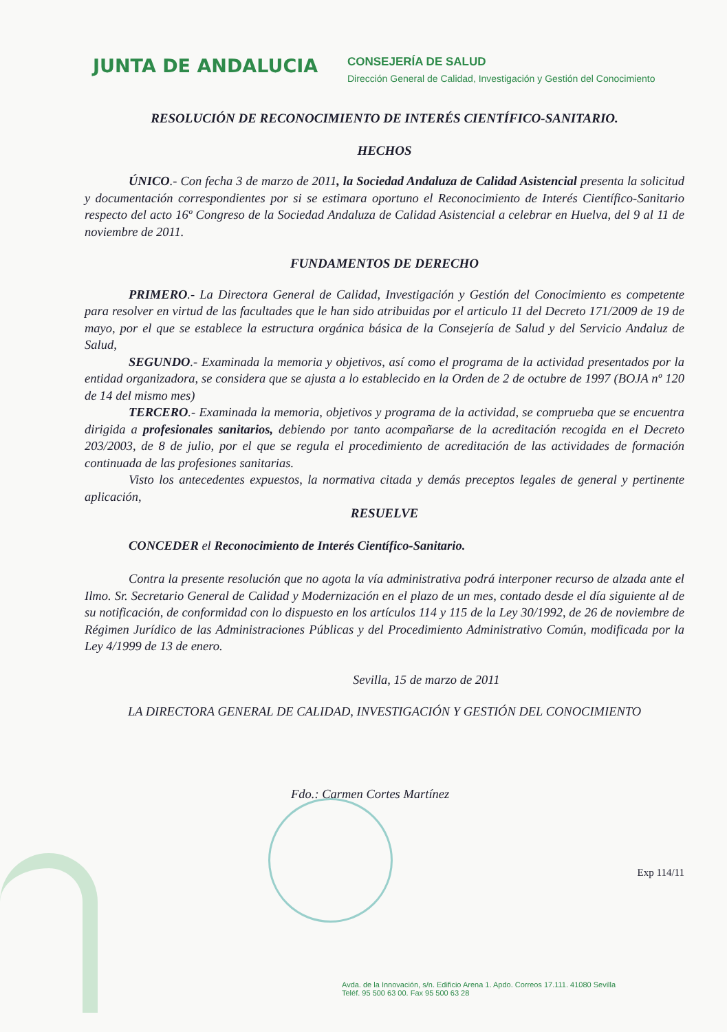JUNTA DE ANDALUCIA
CONSEJERÍA DE SALUD
Dirección General de Calidad, Investigación y Gestión del Conocimiento
RESOLUCIÓN DE RECONOCIMIENTO DE INTERÉS CIENTÍFICO-SANITARIO.
HECHOS
ÚNICO.- Con fecha 3 de marzo de 2011, la Sociedad Andaluza de Calidad Asistencial presenta la solicitud y documentación correspondientes por si se estimara oportuno el Reconocimiento de Interés Científico-Sanitario respecto del acto 16º Congreso de la Sociedad Andaluza de Calidad Asistencial a celebrar en Huelva, del 9 al 11 de noviembre de 2011.
FUNDAMENTOS DE DERECHO
PRIMERO.- La Directora General de Calidad, Investigación y Gestión del Conocimiento es competente para resolver en virtud de las facultades que le han sido atribuidas por el articulo 11 del Decreto 171/2009 de 19 de mayo, por el que se establece la estructura orgánica básica de la Consejería de Salud y del Servicio Andaluz de Salud,
SEGUNDO.- Examinada la memoria y objetivos, así como el programa de la actividad presentados por la entidad organizadora, se considera que se ajusta a lo establecido en la Orden de 2 de octubre de 1997 (BOJA nº 120 de 14 del mismo mes)
TERCERO.- Examinada la memoria, objetivos y programa de la actividad, se comprueba que se encuentra dirigida a profesionales sanitarios, debiendo por tanto acompañarse de la acreditación recogida en el Decreto 203/2003, de 8 de julio, por el que se regula el procedimiento de acreditación de las actividades de formación continuada de las profesiones sanitarias.
Visto los antecedentes expuestos, la normativa citada y demás preceptos legales de general y pertinente aplicación,
RESUELVE
CONCEDER el Reconocimiento de Interés Científico-Sanitario.
Contra la presente resolución que no agota la vía administrativa podrá interponer recurso de alzada ante el Ilmo. Sr. Secretario General de Calidad y Modernización en el plazo de un mes, contado desde el día siguiente al de su notificación, de conformidad con lo dispuesto en los artículos 114 y 115 de la Ley 30/1992, de 26 de noviembre de Régimen Jurídico de las Administraciones Públicas y del Procedimiento Administrativo Común, modificada por la Ley 4/1999 de 13 de enero.
Sevilla, 15 de marzo de 2011
LA DIRECTORA GENERAL DE CALIDAD, INVESTIGACIÓN Y GESTIÓN DEL CONOCIMIENTO
Fdo.: Carmen Cortes Martínez
Exp 114/11
Avda. de la Innovación, s/n. Edificio Arena 1. Apdo. Correos 17.111. 41080 Sevilla
Teléf. 95 500 63 00. Fax 95 500 63 28